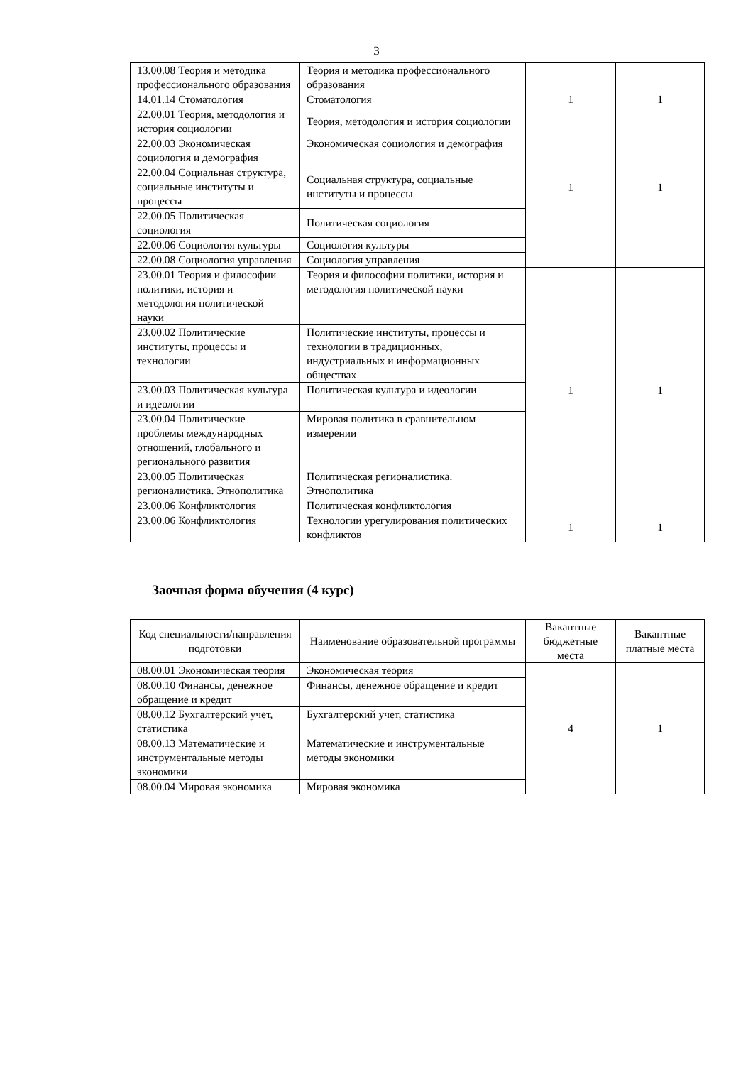3
| 13.00.08 Теория и методика профессионального образования | Теория и методика профессионального образования | | |
| 14.01.14 Стоматология | Стоматология | 1 | 1 |
| 22.00.01 Теория, методология и история социологии | Теория, методология и история социологии | 1 | 1 |
| 22.00.03 Экономическая социология и демография | Экономическая социология и демография | | |
| 22.00.04 Социальная структура, социальные институты и процессы | Социальная структура, социальные институты и процессы | | |
| 22.00.05 Политическая социология | Политическая социология | | |
| 22.00.06 Социология культуры | Социология культуры | | |
| 22.00.08 Социология управления | Социология управления | | |
| 23.00.01 Теория и философии политики, история и методология политической науки | Теория и философии политики, история и методология политической науки | 1 | 1 |
| 23.00.02 Политические институты, процессы и технологии | Политические институты, процессы и технологии в традиционных, индустриальных и информационных обществах | | |
| 23.00.03 Политическая культура и идеологии | Политическая культура и идеологии | | |
| 23.00.04 Политические проблемы международных отношений, глобального и регионального развития | Мировая политика в сравнительном измерении | | |
| 23.00.05 Политическая регионалистика. Этнополитика | Политическая регионалистика. Этнополитика | | |
| 23.00.06 Конфликтология | Политическая конфликтология | | |
| 23.00.06 Конфликтология | Технологии урегулирования политических конфликтов | 1 | 1 |
Заочная форма обучения (4 курс)
| Код специальности/направления подготовки | Наименование образовательной программы | Вакантные бюджетные места | Вакантные платные места |
| --- | --- | --- | --- |
| 08.00.01 Экономическая теория | Экономическая теория | 4 | 1 |
| 08.00.10 Финансы, денежное обращение и кредит | Финансы, денежное обращение и кредит | | |
| 08.00.12 Бухгалтерский учет, статистика | Бухгалтерский учет, статистика | | |
| 08.00.13 Математические и инструментальные методы экономики | Математические и инструментальные методы экономики | | |
| 08.00.04 Мировая экономика | Мировая экономика | | |